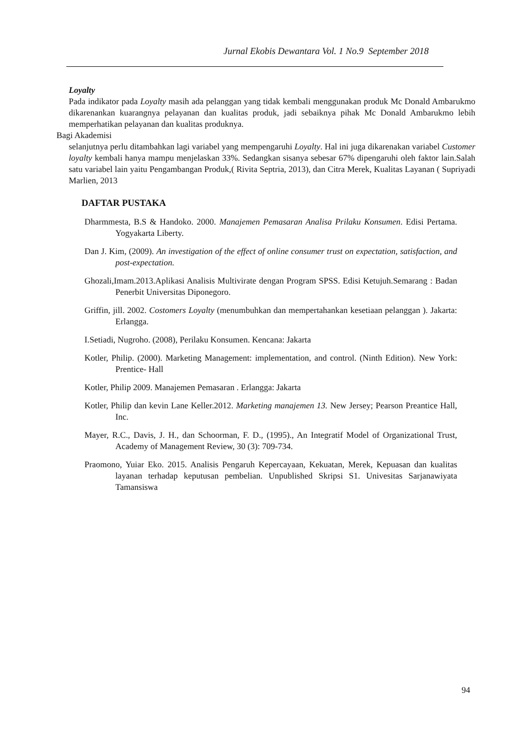Jurnal Ekobis Dewantara Vol. 1 No.9 September 2018
Loyalty
Pada indikator pada Loyalty masih ada pelanggan yang tidak kembali menggunakan produk Mc Donald Ambarukmo dikarenankan kuarangnya pelayanan dan kualitas produk, jadi sebaiknya pihak Mc Donald Ambarukmo lebih memperhatikan pelayanan dan kualitas produknya.
Bagi Akademisi
selanjutnya perlu ditambahkan lagi variabel yang mempengaruhi Loyalty. Hal ini juga dikarenakan variabel Customer loyalty kembali hanya mampu menjelaskan 33%. Sedangkan sisanya sebesar 67% dipengaruhi oleh faktor lain.Salah satu variabel lain yaitu Pengambangan Produk,( Rivita Septria, 2013), dan Citra Merek, Kualitas Layanan ( Supriyadi Marlien, 2013
DAFTAR PUSTAKA
Dharmmesta, B.S & Handoko. 2000. Manajemen Pemasaran Analisa Prilaku Konsumen. Edisi Pertama. Yogyakarta Liberty.
Dan J. Kim, (2009). An investigation of the effect of online consumer trust on expectation, satisfaction, and post-expectation.
Ghozali,Imam.2013.Aplikasi Analisis Multivirate dengan Program SPSS. Edisi Ketujuh.Semarang : Badan Penerbit Universitas Diponegoro.
Griffin, jill. 2002. Costomers Loyalty (menumbuhkan dan mempertahankan kesetiaan pelanggan ). Jakarta: Erlangga.
I.Setiadi, Nugroho. (2008), Perilaku Konsumen. Kencana: Jakarta
Kotler, Philip. (2000). Marketing Management: implementation, and control. (Ninth Edition). New York: Prentice- Hall
Kotler, Philip 2009. Manajemen Pemasaran . Erlangga: Jakarta
Kotler, Philip dan kevin Lane Keller.2012. Marketing manajemen 13. New Jersey; Pearson Preantice Hall, Inc.
Mayer, R.C., Davis, J. H., dan Schoorman, F. D., (1995)., An Integratif Model of Organizational Trust, Academy of Management Review, 30 (3): 709-734.
Praomono, Yuiar Eko. 2015. Analisis Pengaruh Kepercayaan, Kekuatan, Merek, Kepuasan dan kualitas layanan terhadap keputusan pembelian. Unpublished Skripsi S1. Univesitas Sarjanawiyata Tamansiswa
94